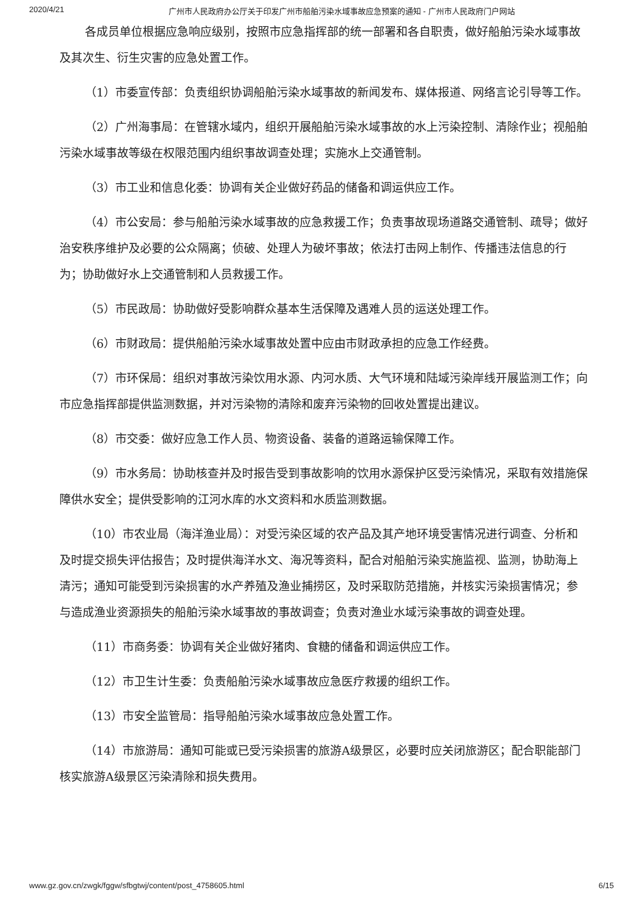2020/4/21 广州市人民政府办公厅关于印发广州市船舶污染水域事故应急预案的通知 - 广州市人民政府门户网站
各成员单位根据应急响应级别，按照市应急指挥部的统一部署和各自职责，做好船舶污染水域事故及其次生、衍生灾害的应急处置工作。
（1）市委宣传部：负责组织协调船舶污染水域事故的新闻发布、媒体报道、网络言论引导等工作。
（2）广州海事局：在管辖水域内，组织开展船舶污染水域事故的水上污染控制、清除作业；视船舶污染水域事故等级在权限范围内组织事故调查处理；实施水上交通管制。
（3）市工业和信息化委：协调有关企业做好药品的储备和调运供应工作。
（4）市公安局：参与船舶污染水域事故的应急救援工作；负责事故现场道路交通管制、疏导；做好治安秩序维护及必要的公众隔离；侦破、处理人为破坏事故；依法打击网上制作、传播违法信息的行为；协助做好水上交通管制和人员救援工作。
（5）市民政局：协助做好受影响群众基本生活保障及遇难人员的运送处理工作。
（6）市财政局：提供船舶污染水域事故处置中应由市财政承担的应急工作经费。
（7）市环保局：组织对事故污染饮用水源、内河水质、大气环境和陆域污染岸线开展监测工作；向市应急指挥部提供监测数据，并对污染物的清除和废弃污染物的回收处置提出建议。
（8）市交委：做好应急工作人员、物资设备、装备的道路运输保障工作。
（9）市水务局：协助核查并及时报告受到事故影响的饮用水源保护区受污染情况，采取有效措施保障供水安全；提供受影响的江河水库的水文资料和水质监测数据。
（10）市农业局（海洋渔业局）：对受污染区域的农产品及其产地环境受害情况进行调查、分析和及时提交损失评估报告；及时提供海洋水文、海况等资料，配合对船舶污染实施监视、监测，协助海上清污；通知可能受到污染损害的水产养殖及渔业捕捞区，及时采取防范措施，并核实污染损害情况；参与造成渔业资源损失的船舶污染水域事故的事故调查；负责对渔业水域污染事故的调查处理。
（11）市商务委：协调有关企业做好猪肉、食糖的储备和调运供应工作。
（12）市卫生计生委：负责船舶污染水域事故应急医疗救援的组织工作。
（13）市安全监管局：指导船舶污染水域事故应急处置工作。
（14）市旅游局：通知可能或已受污染损害的旅游A级景区，必要时应关闭旅游区；配合职能部门核实旅游A级景区污染清除和损失费用。
www.gz.gov.cn/zwgk/fggw/sfbgtwj/content/post_4758605.html 6/15